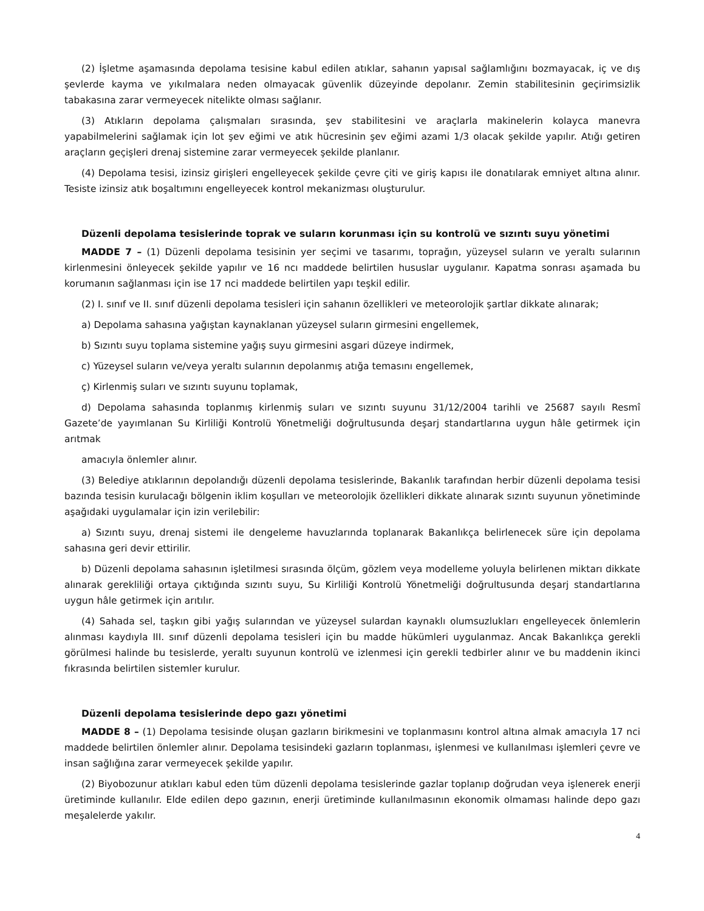(2) İşletme aşamasında depolama tesisine kabul edilen atıklar, sahanın yapısal sağlamlığını bozmayacak, iç ve dış şevlerde kayma ve yıkılmalara neden olmayacak güvenlik düzeyinde depolanır. Zemin stabilitesinin geçirimsizlik tabakasına zarar vermeyecek nitelikte olması sağlanır.
(3) Atıkların depolama çalışmaları sırasında, şev stabilitesini ve araçlarla makinelerin kolayca manevra yapabilmelerini sağlamak için lot şev eğimi ve atık hücresinin şev eğimi azami 1/3 olacak şekilde yapılır. Atığı getiren araçların geçişleri drenaj sistemine zarar vermeyecek şekilde planlanır.
(4) Depolama tesisi, izinsiz girişleri engelleyecek şekilde çevre çiti ve giriş kapısı ile donatılarak emniyet altına alınır. Tesiste izinsiz atık boşaltımını engelleyecek kontrol mekanizması oluşturulur.
Düzenli depolama tesislerinde toprak ve suların korunması için su kontrolü ve sızıntı suyu yönetimi
MADDE 7 – (1) Düzenli depolama tesisinin yer seçimi ve tasarımı, toprağın, yüzeysel suların ve yeraltı sularının kirlenmesini önleyecek şekilde yapılır ve 16 ncı maddede belirtilen hususlar uygulanır. Kapatma sonrası aşamada bu korumanın sağlanması için ise 17 nci maddede belirtilen yapı teşkil edilir.
(2) I. sınıf ve II. sınıf düzenli depolama tesisleri için sahanın özellikleri ve meteorolojik şartlar dikkate alınarak;
a) Depolama sahasına yağıştan kaynaklanan yüzeysel suların girmesini engellemek,
b) Sızıntı suyu toplama sistemine yağış suyu girmesini asgari düzeye indirmek,
c) Yüzeysel suların ve/veya yeraltı sularının depolanmış atığa temasını engellemek,
ç) Kirlenmiş suları ve sızıntı suyunu toplamak,
d) Depolama sahasında toplanmış kirlenmiş suları ve sızıntı suyunu 31/12/2004 tarihli ve 25687 sayılı Resmî Gazete’de yayımlanan Su Kirliliği Kontrolü Yönetmeliği doğrultusunda deşarj standartlarına uygun hâle getirmek için arıtmak
amacıyla önlemler alınır.
(3) Belediye atıklarının depolandığı düzenli depolama tesislerinde, Bakanlık tarafından herbir düzenli depolama tesisi bazında tesisin kurulacağı bölgenin iklim koşulları ve meteorolojik özellikleri dikkate alınarak sızıntı suyunun yönetiminde aşağıdaki uygulamalar için izin verilebilir:
a) Sızıntı suyu, drenaj sistemi ile dengeleme havuzlarında toplanarak Bakanlıkça belirlenecek süre için depolama sahasına geri devir ettirilir.
b) Düzenli depolama sahasının işletilmesi sırasında ölçüm, gözlem veya modelleme yoluyla belirlenen miktarı dikkate alınarak gerekliliği ortaya çıktığında sızıntı suyu, Su Kirliliği Kontrolü Yönetmeliği doğrultusunda deşarj standartlarına uygun hâle getirmek için arıtılır.
(4) Sahada sel, taşkın gibi yağış sularından ve yüzeysel sulardan kaynaklı olumsuzlukları engelleyecek önlemlerin alınması kaydıyla III. sınıf düzenli depolama tesisleri için bu madde hükümleri uygulanmaz. Ancak Bakanlıkça gerekli görülmesi halinde bu tesislerde, yeraltı suyunun kontrolü ve izlenmesi için gerekli tedbirler alınır ve bu maddenin ikinci fıkrasında belirtilen sistemler kurulur.
Düzenli depolama tesislerinde depo gazı yönetimi
MADDE 8 – (1) Depolama tesisinde oluşan gazların birikmesini ve toplanmasını kontrol altına almak amacıyla 17 nci maddede belirtilen önlemler alınır. Depolama tesisindeki gazların toplanması, işlenmesi ve kullanılması işlemleri çevre ve insan sağlığına zarar vermeyecek şekilde yapılır.
(2) Biyobozunur atıkları kabul eden tüm düzenli depolama tesislerinde gazlar toplanıp doğrudan veya işlenerek enerji üretiminde kullanılır. Elde edilen depo gazının, enerji üretiminde kullanılmasının ekonomik olmaması halinde depo gazı meşalelerde yakılır.
4